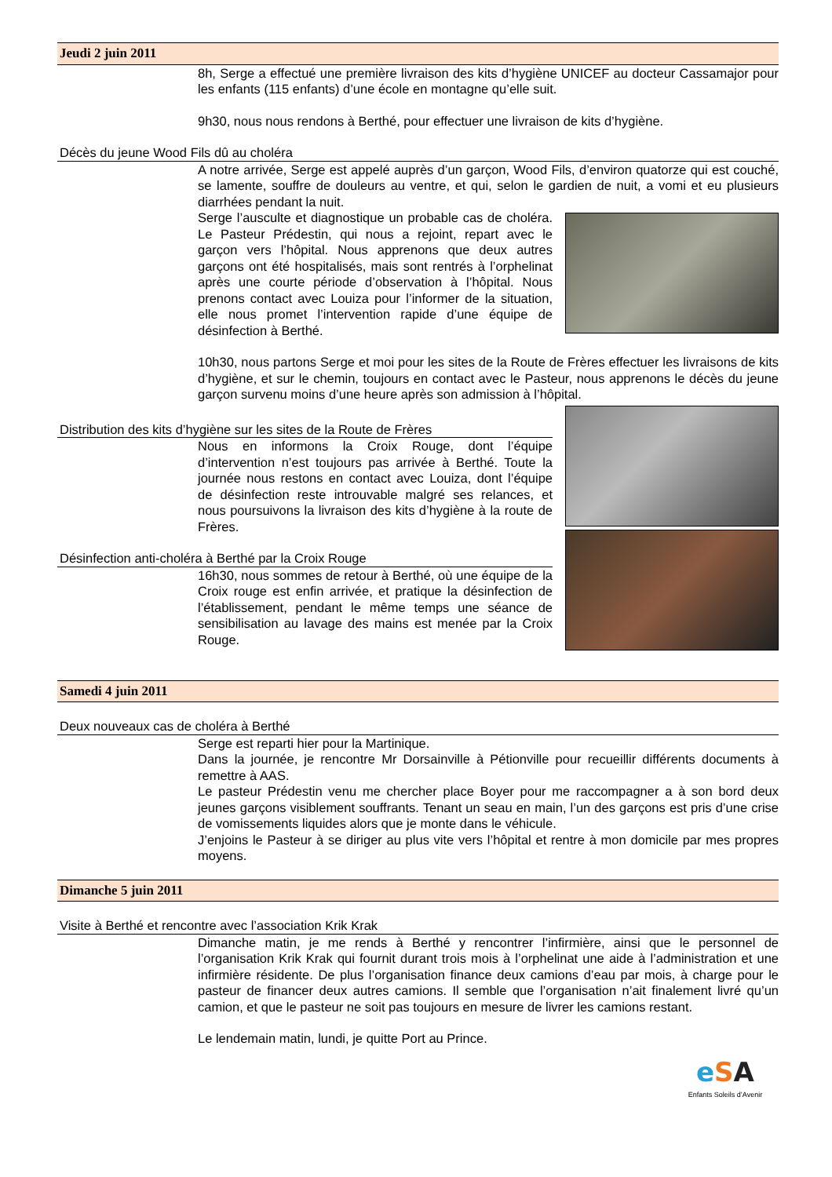Jeudi 2 juin 2011
8h, Serge a effectué une première livraison des kits d’hygiène UNICEF au docteur Cassamajor pour les enfants (115 enfants) d’une école en montagne qu’elle suit.
9h30, nous nous rendons à Berthé, pour effectuer une livraison de kits d’hygiène.
Décès du jeune Wood Fils dû au choléra
A notre arrivée, Serge est appelé auprès d’un garçon, Wood Fils, d’environ quatorze qui est couché, se lamente, souffre de douleurs au ventre, et qui, selon le gardien de nuit, a vomi et eu plusieurs diarrhées pendant la nuit.
Serge l’ausculte et diagnostique un probable cas de choléra. Le Pasteur Prédestin, qui nous a rejoint, repart avec le garçon vers l’hôpital. Nous apprenons que deux autres garçons ont été hospitalisés, mais sont rentrés à l’orphelinat après une courte période d’observation à l’hôpital. Nous prenons contact avec Louiza pour l’informer de la situation, elle nous promet l’intervention rapide d’une équipe de désinfection à Berthé.
10h30, nous partons Serge et moi pour les sites de la Route de Frères effectuer les livraisons de kits d’hygiène, et sur le chemin, toujours en contact avec le Pasteur, nous apprenons le décès du jeune garçon survenu moins d’une heure après son admission à l’hôpital.
Distribution des kits d’hygiène sur les sites de la Route de Frères
Nous en informons la Croix Rouge, dont l’équipe d’intervention n’est toujours pas arrivée à Berthé. Toute la journée nous restons en contact avec Louiza, dont l’équipe de désinfection reste introuvable malgré ses relances, et nous poursuivons la livraison des kits d’hygiène à la route de Frères.
Désinfection anti-choléra à Berthé par la Croix Rouge
16h30, nous sommes de retour à Berthé, où une équipe de la Croix rouge est enfin arrivée, et pratique la désinfection de l’établissement, pendant le même temps une séance de sensibilisation au lavage des mains est menée par la Croix Rouge.
Samedi 4 juin 2011
Deux nouveaux cas de choléra à Berthé
Serge est reparti hier pour la Martinique.
Dans la journée, je rencontre Mr Dorsainville à Pétionville pour recueillir différents documents à remettre à AAS.
Le pasteur Prédestin venu me chercher place Boyer pour me raccompagner a à son bord deux jeunes garçons visiblement souffrants. Tenant un seau en main, l’un des garçons est pris d’une crise de vomissements liquides alors que je monte dans le véhicule.
J’enjoins le Pasteur à se diriger au plus vite vers l’hôpital et rentre à mon domicile par mes propres moyens.
Dimanche 5 juin 2011
Visite à Berthé et rencontre avec l’association Krik Krak
Dimanche matin, je me rends à Berthé y rencontrer l’infirmière, ainsi que le personnel de l’organisation Krik Krak qui fournit durant trois mois à l’orphelinat une aide à l’administration et une infirmière résidente. De plus l’organisation finance deux camions d’eau par mois, à charge pour le pasteur de financer deux autres camions. Il semble que l’organisation n’ait finalement livré qu’un camion, et que le pasteur ne soit pas toujours en mesure de livrer les camions restant.
Le lendemain matin, lundi, je quitte Port au Prince.
eSA
Enfants Soleils d’Avenir